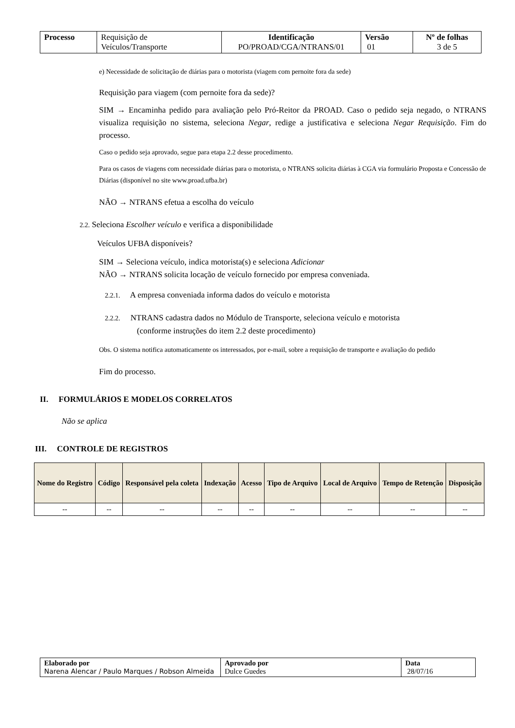| Processo | Requisição de Veículos/Transporte | Identificação PO/PROAD/CGA/NTRANS/01 | Versão 01 | Nº de folhas 3 de 5 |
e) Necessidade de solicitação de diárias para o motorista (viagem com pernoite fora da sede)
Requisição para viagem (com pernoite fora da sede)?
SIM → Encaminha pedido para avaliação pelo Pró-Reitor da PROAD. Caso o pedido seja negado, o NTRANS visualiza requisição no sistema, seleciona Negar, redige a justificativa e seleciona Negar Requisição. Fim do processo.
Caso o pedido seja aprovado, segue para etapa 2.2 desse procedimento.
Para os casos de viagens com necessidade diárias para o motorista, o NTRANS solicita diárias à CGA via formulário Proposta e Concessão de Diárias (disponível no site www.proad.ufba.br)
NÃO → NTRANS efetua a escolha do veículo
2.2. Seleciona Escolher veículo e verifica a disponibilidade
Veículos UFBA disponíveis?
SIM → Seleciona veículo, indica motorista(s) e seleciona Adicionar
NÃO → NTRANS solicita locação de veículo fornecido por empresa conveniada.
2.2.1. A empresa conveniada informa dados do veículo e motorista
2.2.2. NTRANS cadastra dados no Módulo de Transporte, seleciona veículo e motorista
(conforme instruções do item 2.2 deste procedimento)
Obs. O sistema notifica automaticamente os interessados, por e-mail, sobre a requisição de transporte e avaliação do pedido
Fim do processo.
II. FORMULÁRIOS E MODELOS CORRELATOS
Não se aplica
III. CONTROLE DE REGISTROS
| Nome do Registro | Código | Responsável pela coleta | Indexação | Acesso | Tipo de Arquivo | Local de Arquivo | Tempo de Retenção | Disposição |
| --- | --- | --- | --- | --- | --- | --- | --- | --- |
| -- | -- | -- | -- | -- | -- | -- | -- | -- |
| Elaborado por Narena Alencar / Paulo Marques / Robson Almeida | Aprovado por Dulce Guedes | Data 28/07/16 |